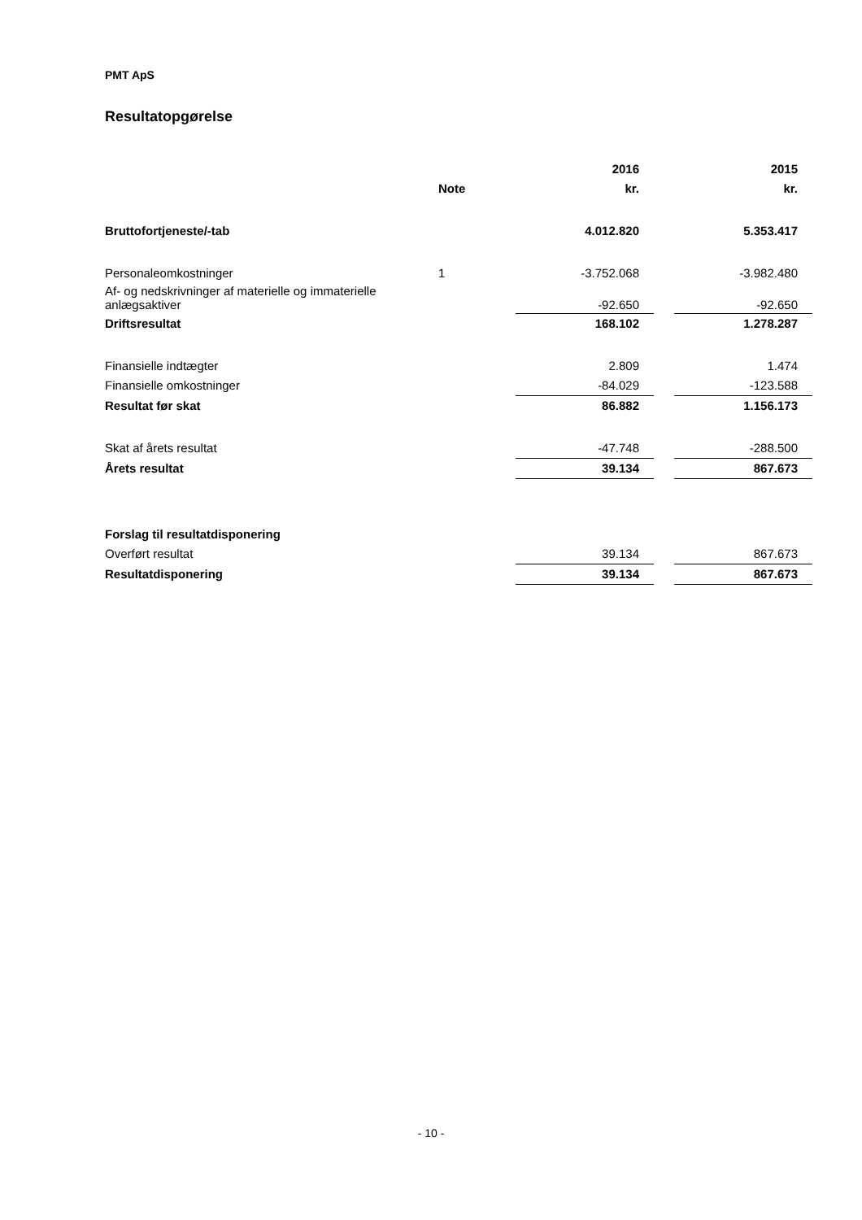PMT ApS
Resultatopgørelse
| | | 2016 | | 2015 |
| --- | --- | --- | --- | --- |
| | Note | kr. | | kr. |
| Bruttofortjeneste/-tab | | 4.012.820 | | 5.353.417 |
| Personaleomkostninger | 1 | -3.752.068 | | -3.982.480 |
| Af- og nedskrivninger af materielle og immaterielle anlægsaktiver | | -92.650 | | -92.650 |
| Driftsresultat | | 168.102 | | 1.278.287 |
| Finansielle indtægter | | 2.809 | | 1.474 |
| Finansielle omkostninger | | -84.029 | | -123.588 |
| Resultat før skat | | 86.882 | | 1.156.173 |
| Skat af årets resultat | | -47.748 | | -288.500 |
| Årets resultat | | 39.134 | | 867.673 |
| Forslag til resultatdisponering | | | | |
| Overført resultat | | 39.134 | | 867.673 |
| Resultatdisponering | | 39.134 | | 867.673 |
- 10 -